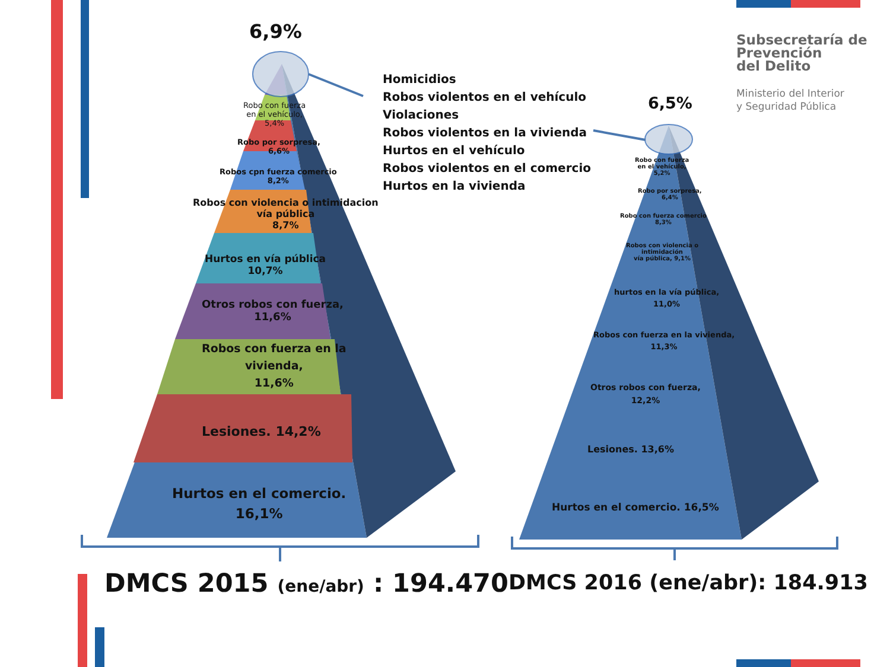6,9%
Robo con fuerza
en el vehículo,
5,4%
Robo por sorpresa,
6,6%
Robos cpn fuerza comercio
8,2%
Robos con violencia o intimidacion
vía pública
8,7%
Hurtos en vía pública
10,7%
Otros robos con fuerza,
11,6%
Robos con fuerza en la
vivienda,
11,6%
Lesiones. 14,2%
Hurtos en el comercio.
16,1%
Homicidios
Robos violentos en el vehículo
Violaciones
Robos violentos en la vivienda
Hurtos en el vehículo
Robos violentos en el comercio
Hurtos en la vivienda
6,5%
Robo con fuerza
en el vehículo,
5,2%
Robo por sorpresa,
6,4%
Robo con fuerza comercio
8,3%
Robos con violencia o
intimidación
vía pública, 9,1%
hurtos en la vía pública,
11,0%
Robos con fuerza en la vivienda,
11,3%
Otros robos con fuerza,
12,2%
Lesiones. 13,6%
Hurtos en el comercio. 16,5%
DMCS 2015 (ene/abr) : 194.470 DMCS 2016 (ene/abr): 184.913
Subsecretaría de
Prevención
del Delito
Ministerio del Interior
y Seguridad Pública